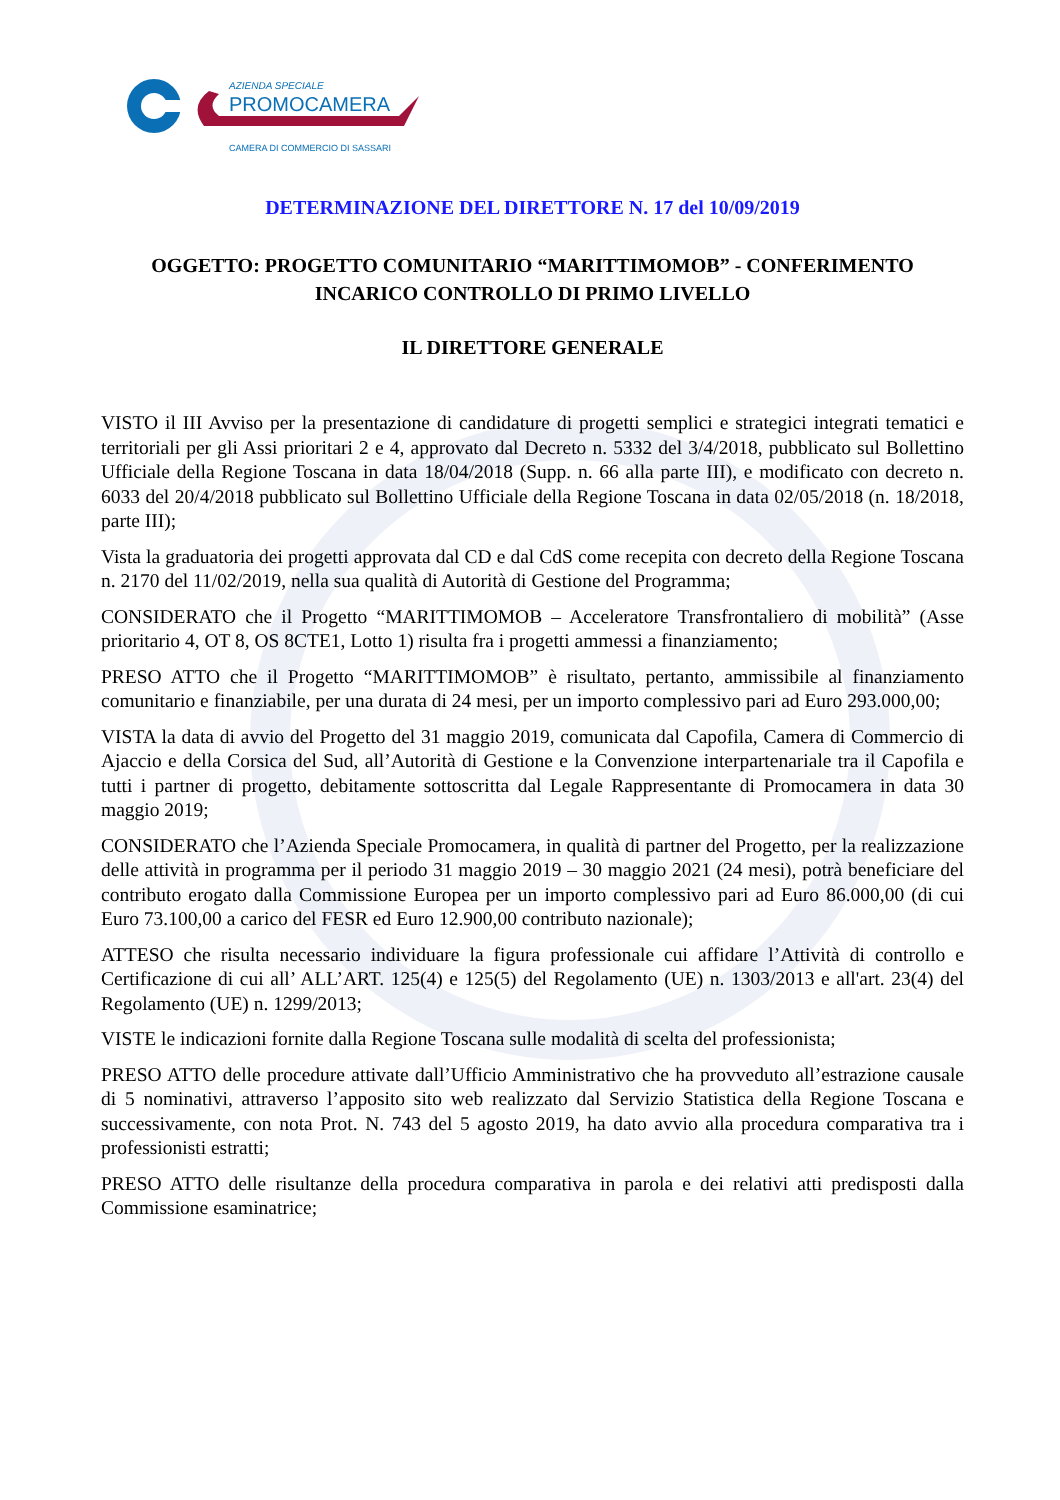AZIENDA SPECIALE
PROMOCAMERA
CAMERA DI COMMERCIO DI SASSARI
DETERMINAZIONE DEL DIRETTORE N. 17 del 10/09/2019
OGGETTO: PROGETTO COMUNITARIO “MARITTIMOMOB” - CONFERIMENTO INCARICO CONTROLLO DI PRIMO LIVELLO
IL DIRETTORE GENERALE
VISTO il III Avviso per la presentazione di candidature di progetti semplici e strategici integrati tematici e territoriali per gli Assi prioritari 2 e 4, approvato dal Decreto n. 5332 del 3/4/2018, pubblicato sul Bollettino Ufficiale della Regione Toscana in data 18/04/2018 (Supp. n. 66 alla parte III), e modificato con decreto n. 6033 del 20/4/2018 pubblicato sul Bollettino Ufficiale della Regione Toscana in data 02/05/2018 (n. 18/2018, parte III);
Vista la graduatoria dei progetti approvata dal CD e dal CdS come recepita con decreto della Regione Toscana n. 2170 del 11/02/2019, nella sua qualità di Autorità di Gestione del Programma;
CONSIDERATO che il Progetto “MARITTIMOMOB – Acceleratore Transfrontaliero di mobilità” (Asse prioritario 4, OT 8, OS 8CTE1, Lotto 1) risulta fra i progetti ammessi a finanziamento;
PRESO ATTO che il Progetto “MARITTIMOMOB” è risultato, pertanto, ammissibile al finanziamento comunitario e finanziabile, per una durata di 24 mesi, per un importo complessivo pari ad Euro 293.000,00;
VISTA la data di avvio del Progetto del 31 maggio 2019, comunicata dal Capofila, Camera di Commercio di Ajaccio e della Corsica del Sud, all’Autorità di Gestione e la Convenzione interpartenariale tra il Capofila e tutti i partner di progetto, debitamente sottoscritta dal Legale Rappresentante di Promocamera in data 30 maggio 2019;
CONSIDERATO che l’Azienda Speciale Promocamera, in qualità di partner del Progetto, per la realizzazione delle attività in programma per il periodo 31 maggio 2019 – 30 maggio 2021 (24 mesi), potrà beneficiare del contributo erogato dalla Commissione Europea per un importo complessivo pari ad Euro 86.000,00 (di cui Euro 73.100,00 a carico del FESR ed Euro 12.900,00 contributo nazionale);
ATTESO che risulta necessario individuare la figura professionale cui affidare l’Attività di controllo e Certificazione di cui all’ ALL’ART. 125(4) e 125(5) del Regolamento (UE) n. 1303/2013 e all'art. 23(4) del Regolamento (UE) n. 1299/2013;
VISTE le indicazioni fornite dalla Regione Toscana sulle modalità di scelta del professionista;
PRESO ATTO delle procedure attivate dall’Ufficio Amministrativo che ha provveduto all’estrazione causale di 5 nominativi, attraverso l’apposito sito web realizzato dal Servizio Statistica della Regione Toscana e successivamente, con nota Prot. N. 743 del 5 agosto 2019, ha dato avvio alla procedura comparativa tra i professionisti estratti;
PRESO ATTO delle risultanze della procedura comparativa in parola e dei relativi atti predisposti dalla Commissione esaminatrice;